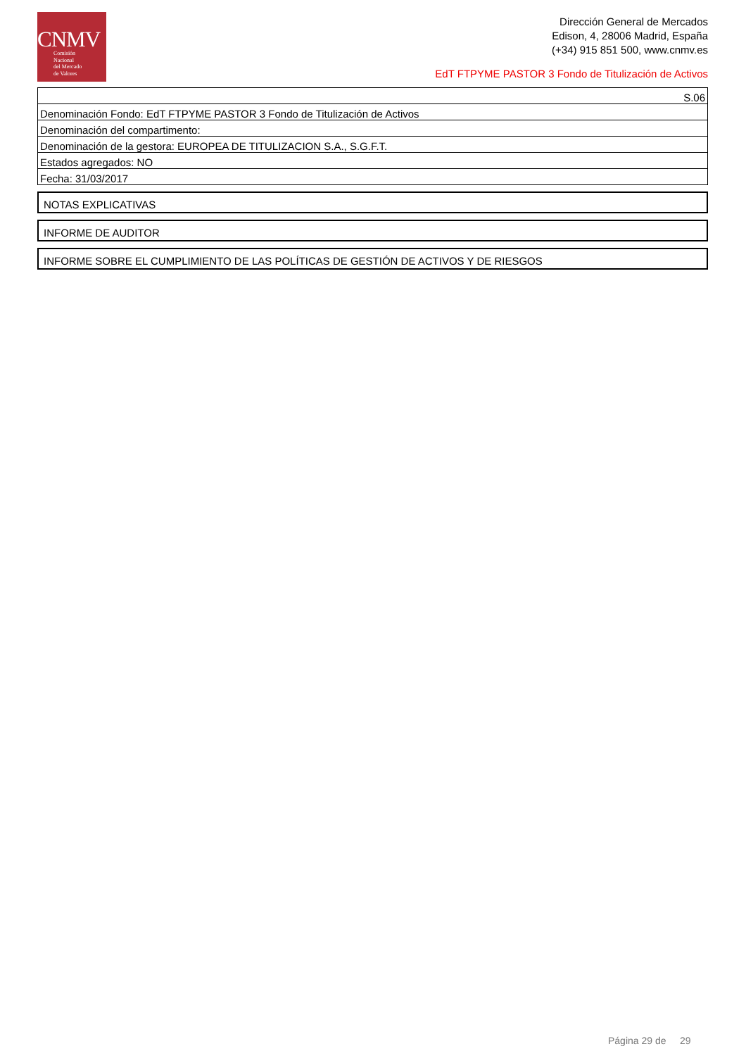CNMV
Comisión
Nacional
del Mercado
de Valores
Dirección General de Mercados
Edison, 4, 28006 Madrid, España
(+34) 915 851 500, www.cnmv.es
EdT FTPYME PASTOR 3 Fondo de Titulización de Activos
| S.06 |
| Denominación Fondo: EdT FTPYME PASTOR 3 Fondo de Titulización de Activos |
| Denominación del compartimento: |
| Denominación de la gestora: EUROPEA DE TITULIZACION S.A., S.G.F.T. |
| Estados agregados: NO |
| Fecha: 31/03/2017 |
NOTAS EXPLICATIVAS
INFORME DE AUDITOR
INFORME SOBRE EL CUMPLIMIENTO DE LAS POLÍTICAS DE GESTIÓN DE ACTIVOS Y DE RIESGOS
Página 29 de 29